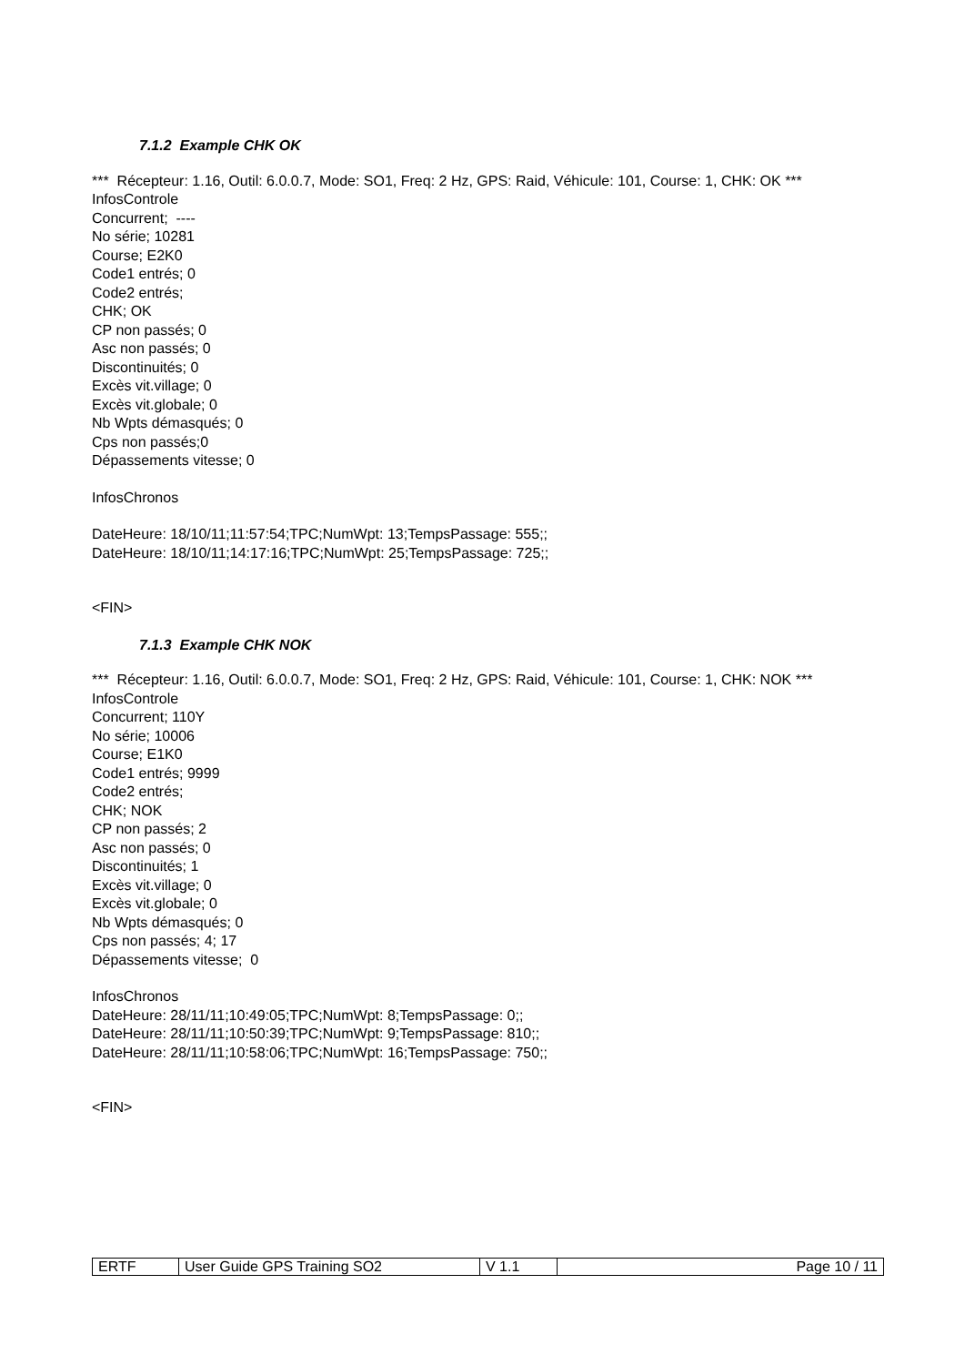7.1.2 Example CHK OK
*** Récepteur: 1.16, Outil: 6.0.0.7, Mode: SO1, Freq: 2 Hz, GPS: Raid, Véhicule: 101, Course: 1, CHK: OK ***
InfosControle
Concurrent; ----
No série; 10281
Course; E2K0
Code1 entrés; 0
Code2 entrés;
CHK; OK
CP non passés; 0
Asc non passés; 0
Discontinuités; 0
Excès vit.village; 0
Excès vit.globale; 0
Nb Wpts démasqués; 0
Cps non passés;0
Dépassements vitesse; 0
InfosChronos
DateHeure: 18/10/11;11:57:54;TPC;NumWpt: 13;TempsPassage: 555;;
DateHeure: 18/10/11;14:17:16;TPC;NumWpt: 25;TempsPassage: 725;;
<FIN>
7.1.3 Example CHK NOK
*** Récepteur: 1.16, Outil: 6.0.0.7, Mode: SO1, Freq: 2 Hz, GPS: Raid, Véhicule: 101, Course: 1, CHK: NOK ***
InfosControle
Concurrent; 110Y
No série; 10006
Course; E1K0
Code1 entrés; 9999
Code2 entrés;
CHK; NOK
CP non passés; 2
Asc non passés; 0
Discontinuités; 1
Excès vit.village; 0
Excès vit.globale; 0
Nb Wpts démasqués; 0
Cps non passés; 4; 17
Dépassements vitesse; 0
InfosChronos
DateHeure: 28/11/11;10:49:05;TPC;NumWpt: 8;TempsPassage: 0;;
DateHeure: 28/11/11;10:50:39;TPC;NumWpt: 9;TempsPassage: 810;;
DateHeure: 28/11/11;10:58:06;TPC;NumWpt: 16;TempsPassage: 750;;
<FIN>
| ERTF | User Guide GPS Training SO2 | V 1.1 | Page 10 / 11 |